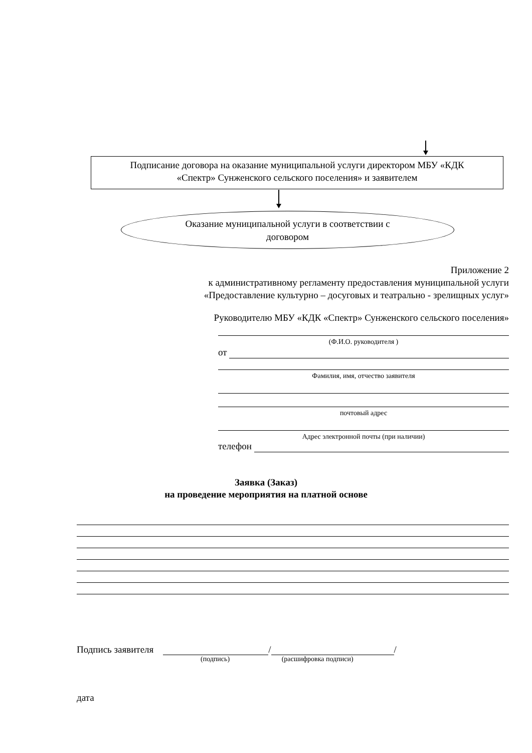Подписание договора на оказание муниципальной услуги директором МБУ «КДК
«Спектр» Сунженского сельского поселения» и заявителем
Оказание муниципальной услуги в соответствии с
договором
Приложение 2
к административному регламенту предоставления муниципальной услуги
«Предоставление культурно – досуговых и театрально - зрелищных услуг»
Руководителю МБУ «КДК «Спектр» Сунженского сельского поселения»
(Ф.И.О. руководителя )
от
Фамилия, имя, отчество заявителя
почтовый адрес
Адрес электронной почты (при наличии)
телефон
Заявка (Заказ)
на проведение мероприятия на платной основе
Подпись заявителя / /
(подпись) (расшифровка подписи)
дата